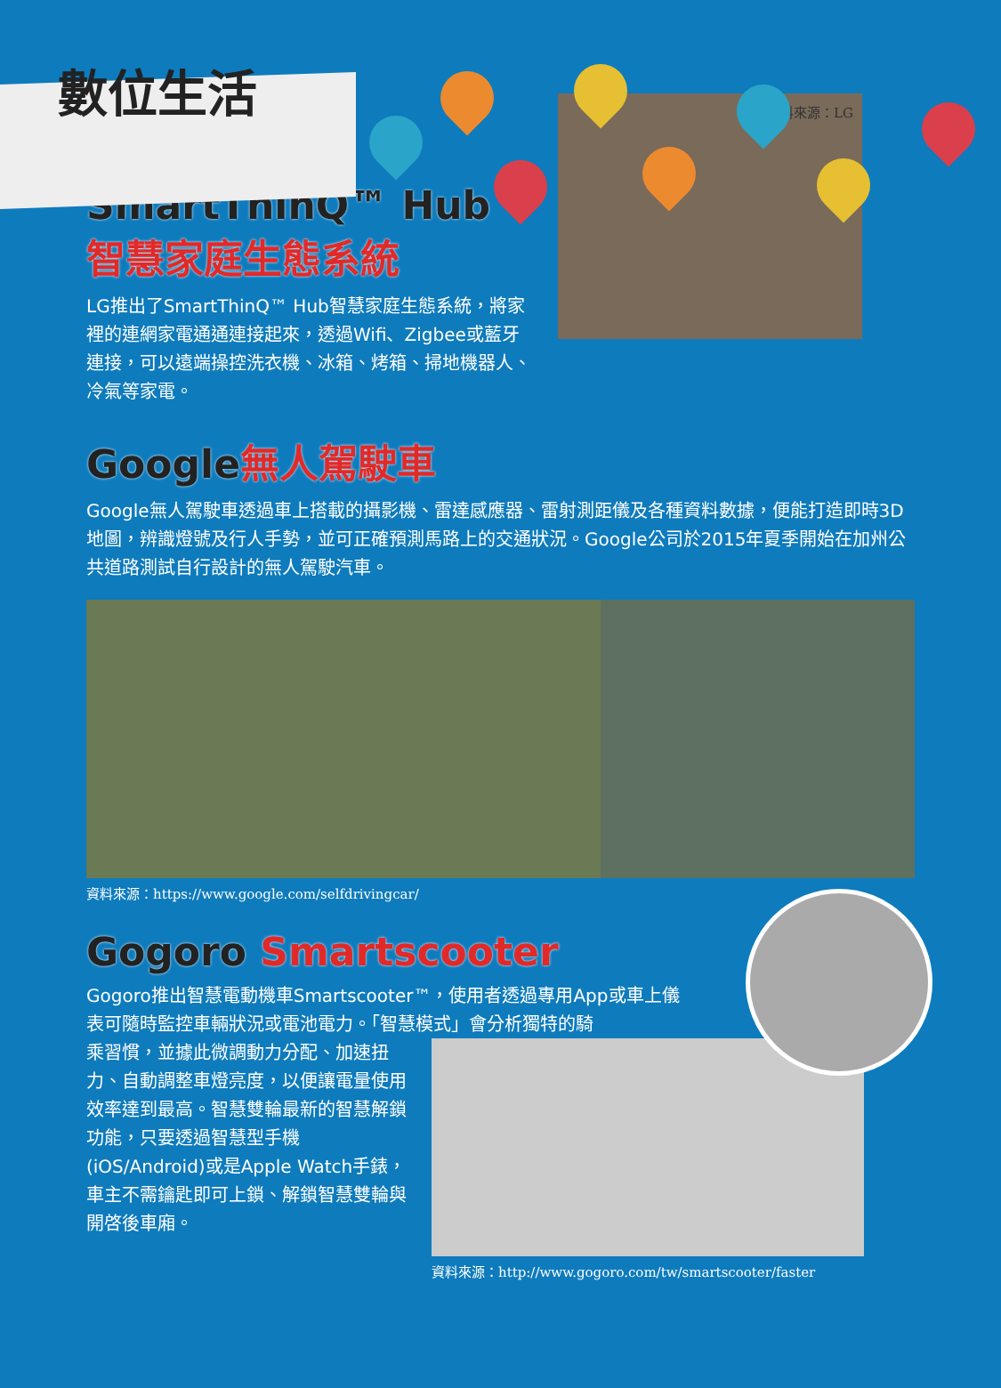數位生活
SmartThinQ™ Hub
智慧家庭生態系統
LG推出了SmartThinQ™ Hub智慧家庭生態系統，將家裡的連網家電通通連接起來，透過Wifi、Zigbee或藍牙連接，可以遠端操控洗衣機、冰箱、烤箱、掃地機器人、冷氣等家電。
資料來源：LG
Google無人駕駛車
Google無人駕駛車透過車上搭載的攝影機、雷達感應器、雷射測距儀及各種資料數據，便能打造即時3D地圖，辨識燈號及行人手勢，並可正確預測馬路上的交通狀況。Google公司於2015年夏季開始在加州公共道路測試自行設計的無人駕駛汽車。
資料來源：https://www.google.com/selfdrivingcar/
Gogoro Smartscooter
Gogoro推出智慧電動機車Smartscooter™，使用者透過專用App或車上儀表可隨時監控車輛狀況或電池電力。「智慧模式」會分析獨特的騎
乘習慣，並據此微調動力分配、加速扭力、自動調整車燈亮度，以便讓電量使用效率達到最高。智慧雙輪最新的智慧解鎖功能，只要透過智慧型手機(iOS/Android)或是Apple Watch手錶，車主不需鑰匙即可上鎖、解鎖智慧雙輪與開啓後車廂。
資料來源：http://www.gogoro.com/tw/smartscooter/faster